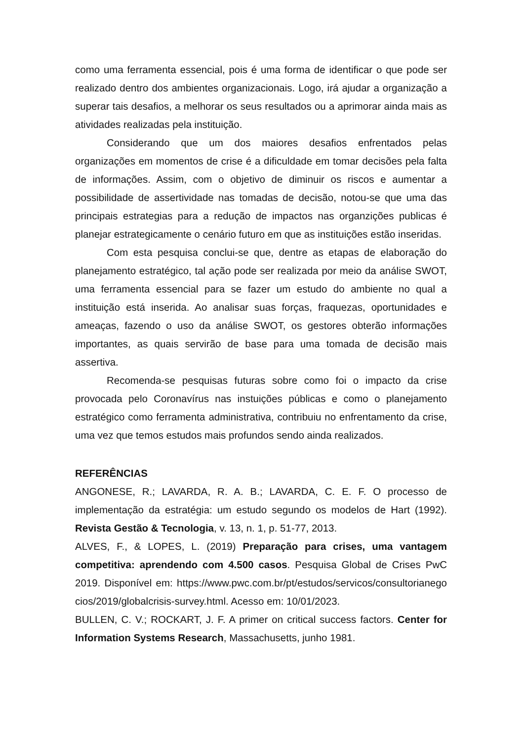como uma ferramenta essencial, pois é uma forma de identificar o que pode ser realizado dentro dos ambientes organizacionais. Logo, irá ajudar a organização a superar tais desafios, a melhorar os seus resultados ou a aprimorar ainda mais as atividades realizadas pela instituição.
Considerando que um dos maiores desafios enfrentados pelas organizações em momentos de crise é a dificuldade em tomar decisões pela falta de informações. Assim, com o objetivo de diminuir os riscos e aumentar a possibilidade de assertividade nas tomadas de decisão, notou-se que uma das principais estrategias para a redução de impactos nas organzições publicas é planejar estrategicamente o cenário futuro em que as instituições estão inseridas.
Com esta pesquisa conclui-se que, dentre as etapas de elaboração do planejamento estratégico, tal ação pode ser realizada por meio da análise SWOT, uma ferramenta essencial para se fazer um estudo do ambiente no qual a instituição está inserida. Ao analisar suas forças, fraquezas, oportunidades e ameaças, fazendo o uso da análise SWOT, os gestores obterão informações importantes, as quais servirão de base para uma tomada de decisão mais assertiva.
Recomenda-se pesquisas futuras sobre como foi o impacto da crise provocada pelo Coronavírus nas instuições públicas e como o planejamento estratégico como ferramenta administrativa, contribuiu no enfrentamento da crise, uma vez que temos estudos mais profundos sendo ainda realizados.
REFERÊNCIAS
ANGONESE, R.; LAVARDA, R. A. B.; LAVARDA, C. E. F. O processo de implementação da estratégia: um estudo segundo os modelos de Hart (1992). Revista Gestão & Tecnologia, v. 13, n. 1, p. 51-77, 2013.
ALVES, F., & LOPES, L. (2019) Preparação para crises, uma vantagem competitiva: aprendendo com 4.500 casos. Pesquisa Global de Crises PwC 2019. Disponível em: https://www.pwc.com.br/pt/estudos/servicos/consultorianegocios/2019/globalcrisis-survey.html. Acesso em: 10/01/2023.
BULLEN, C. V.; ROCKART, J. F. A primer on critical success factors. Center for Information Systems Research, Massachusetts, junho 1981.